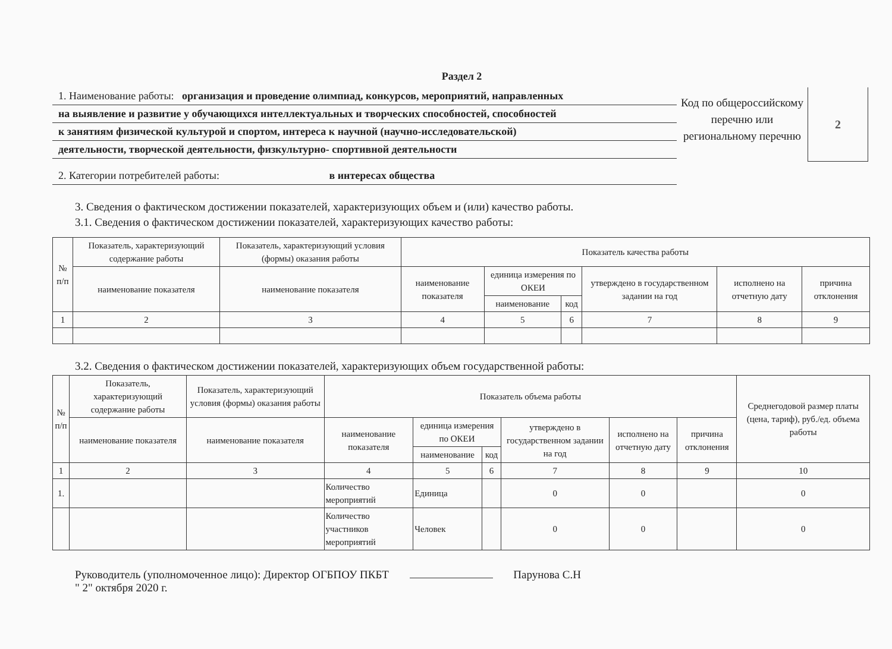Раздел 2
1. Наименование работы: организация и проведение олимпиад, конкурсов, мероприятий, направленных
на выявление и развитие у обучающихся интеллектуальных и творческих способностей, способностей
к занятиям физической культурой и спортом, интереса к научной (научно-исследовательской)
деятельности, творческой деятельности, физкультурно- спортивной деятельности
2. Категории потребителей работы: в интересах общества
Код по общероссийскому перечню или региональному перечню
2
3. Сведения о фактическом достижении показателей, характеризующих объем и (или) качество работы.
3.1. Сведения о фактическом достижении показателей, характеризующих качество работы:
| № п/п | Показатель, характеризующий содержание работы | Показатель, характеризующий условия (формы) оказания работы | Показатель качества работы | | | | | |
| --- | --- | --- | --- | --- | --- | --- | --- | --- |
| | наименование показателя | наименование показателя | наименование показателя | единица измерения по ОКЕИ | | утверждено в государственном задании на год | исполнено на отчетную дату | причина отклонения |
| | | | | наименование | код | | | |
| 1 | 2 | 3 | 4 | 5 | 6 | 7 | 8 | 9 |
3.2. Сведения о фактическом достижении показателей, характеризующих объем государственной работы:
| № п/п | Показатель, характеризующий содержание работы | Показатель, характеризующий условия (формы) оказания работы | Показатель объема работы | | | | | | Среднегодовой размер платы (цена, тариф), руб./ед. объема работы |
| --- | --- | --- | --- | --- | --- | --- | --- | --- | --- |
| | наименование показателя | наименование показателя | наименование показателя | единица измерения по ОКЕИ | | утверждено в государственном задании на год | исполнено на отчетную дату | причина отклонения | |
| | | | | наименование | код | | | | |
| 1 | 2 | 3 | 4 | 5 | 6 | 7 | 8 | 9 | 10 |
| 1. | | | Количество мероприятий | Единица | | 0 | 0 | | 0 |
| | | | Количество участников мероприятий | Человек | | 0 | 0 | | 0 |
Руководитель (уполномоченное лицо): Директор ОГБПОУ ПКБТ Парунова С.Н
" 2" октября 2020 г.